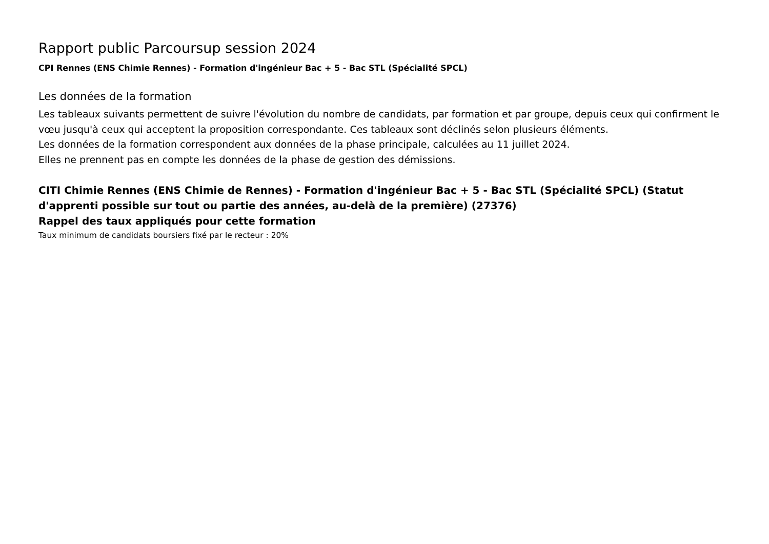Rapport public Parcoursup session 2024
CPI Rennes (ENS Chimie Rennes) - Formation d'ingénieur Bac + 5 - Bac STL (Spécialité SPCL)
Les données de la formation
Les tableaux suivants permettent de suivre l'évolution du nombre de candidats, par formation et par groupe, depuis ceux qui confirment le vœu jusqu'à ceux qui acceptent la proposition correspondante. Ces tableaux sont déclinés selon plusieurs éléments.
Les données de la formation correspondent aux données de la phase principale, calculées au 11 juillet 2024.
Elles ne prennent pas en compte les données de la phase de gestion des démissions.
CITI Chimie Rennes (ENS Chimie de Rennes) - Formation d'ingénieur Bac + 5 - Bac STL (Spécialité SPCL) (Statut d'apprenti possible sur tout ou partie des années, au-delà de la première) (27376)
Rappel des taux appliqués pour cette formation
Taux minimum de candidats boursiers fixé par le recteur : 20%